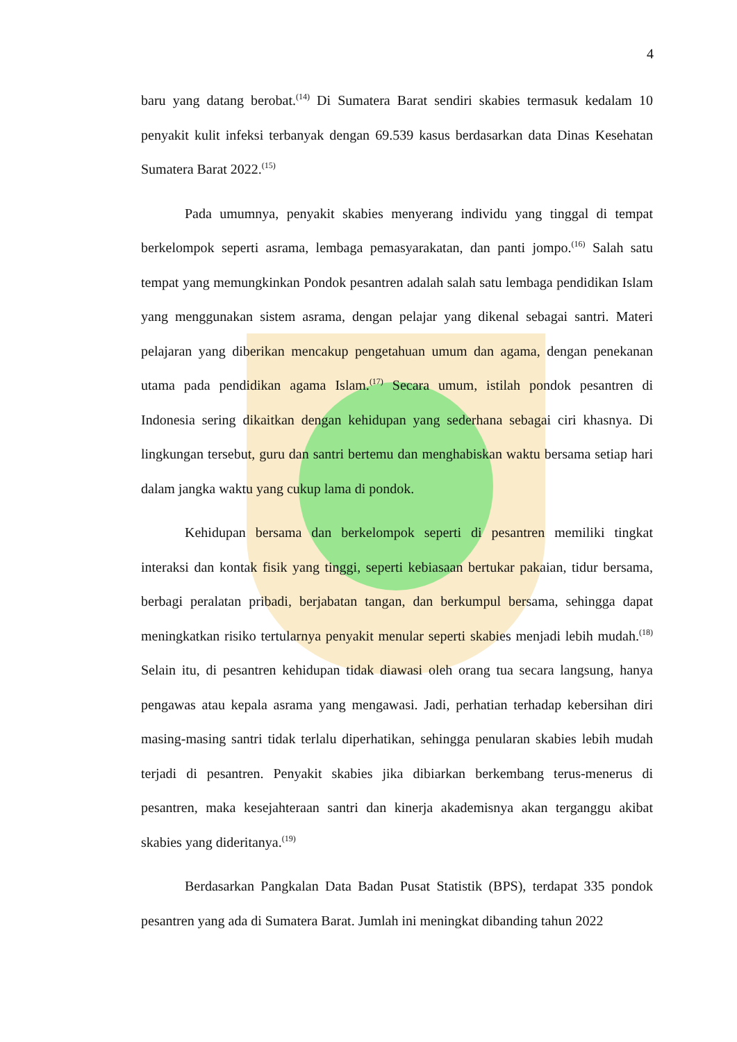4
baru yang datang berobat.<sup>(14)</sup> Di Sumatera Barat sendiri skabies termasuk kedalam 10 penyakit kulit infeksi terbanyak dengan 69.539 kasus berdasarkan data Dinas Kesehatan Sumatera Barat 2022.<sup>(15)</sup>
Pada umumnya, penyakit skabies menyerang individu yang tinggal di tempat berkelompok seperti asrama, lembaga pemasyarakatan, dan panti jompo.<sup>(16)</sup> Salah satu tempat yang memungkinkan Pondok pesantren adalah salah satu lembaga pendidikan Islam yang menggunakan sistem asrama, dengan pelajar yang dikenal sebagai santri. Materi pelajaran yang diberikan mencakup pengetahuan umum dan agama, dengan penekanan utama pada pendidikan agama Islam.<sup>(17)</sup> Secara umum, istilah pondok pesantren di Indonesia sering dikaitkan dengan kehidupan yang sederhana sebagai ciri khasnya. Di lingkungan tersebut, guru dan santri bertemu dan menghabiskan waktu bersama setiap hari dalam jangka waktu yang cukup lama di pondok.
Kehidupan bersama dan berkelompok seperti di pesantren memiliki tingkat interaksi dan kontak fisik yang tinggi, seperti kebiasaan bertukar pakaian, tidur bersama, berbagi peralatan pribadi, berjabatan tangan, dan berkumpul bersama, sehingga dapat meningkatkan risiko tertularnya penyakit menular seperti skabies menjadi lebih mudah.<sup>(18)</sup> Selain itu, di pesantren kehidupan tidak diawasi oleh orang tua secara langsung, hanya pengawas atau kepala asrama yang mengawasi. Jadi, perhatian terhadap kebersihan diri masing-masing santri tidak terlalu diperhatikan, sehingga penularan skabies lebih mudah terjadi di pesantren. Penyakit skabies jika dibiarkan berkembang terus-menerus di pesantren, maka kesejahteraan santri dan kinerja akademisnya akan terganggu akibat skabies yang dideritanya.<sup>(19)</sup>
Berdasarkan Pangkalan Data Badan Pusat Statistik (BPS), terdapat 335 pondok pesantren yang ada di Sumatera Barat. Jumlah ini meningkat dibanding tahun 2022